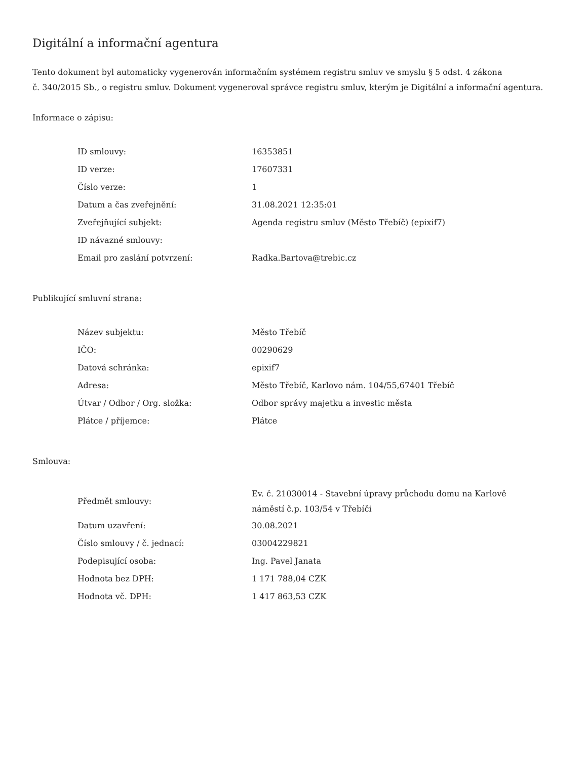Digitální a informační agentura
Tento dokument byl automaticky vygenerován informačním systémem registru smluv ve smyslu § 5 odst. 4 zákona
č. 340/2015 Sb., o registru smluv. Dokument vygeneroval správce registru smluv, kterým je Digitální a informační agentura.
Informace o zápisu:
| ID smlouvy: | 16353851 |
| ID verze: | 17607331 |
| Číslo verze: | 1 |
| Datum a čas zveřejnění: | 31.08.2021 12:35:01 |
| Zveřejňující subjekt: | Agenda registru smluv (Město Třebíč) (epixif7) |
| ID návazné smlouvy: | |
| Email pro zaslání potvrzení: | Radka.Bartova@trebic.cz |
Publikující smluvní strana:
| Název subjektu: | Město Třebíč |
| IČO: | 00290629 |
| Datová schránka: | epixif7 |
| Adresa: | Město Třebíč, Karlovo nám. 104/55,67401 Třebíč |
| Útvar / Odbor / Org. složka: | Odbor správy majetku a investic města |
| Plátce / příjemce: | Plátce |
Smlouva:
| Předmět smlouvy: | Ev. č. 21030014 - Stavební úpravy průchodu domu na Karlově náměstí č.p. 103/54 v Třebíči |
| Datum uzavření: | 30.08.2021 |
| Číslo smlouvy / č. jednací: | 03004229821 |
| Podepisující osoba: | Ing. Pavel Janata |
| Hodnota bez DPH: | 1 171 788,04 CZK |
| Hodnota vč. DPH: | 1 417 863,53 CZK |